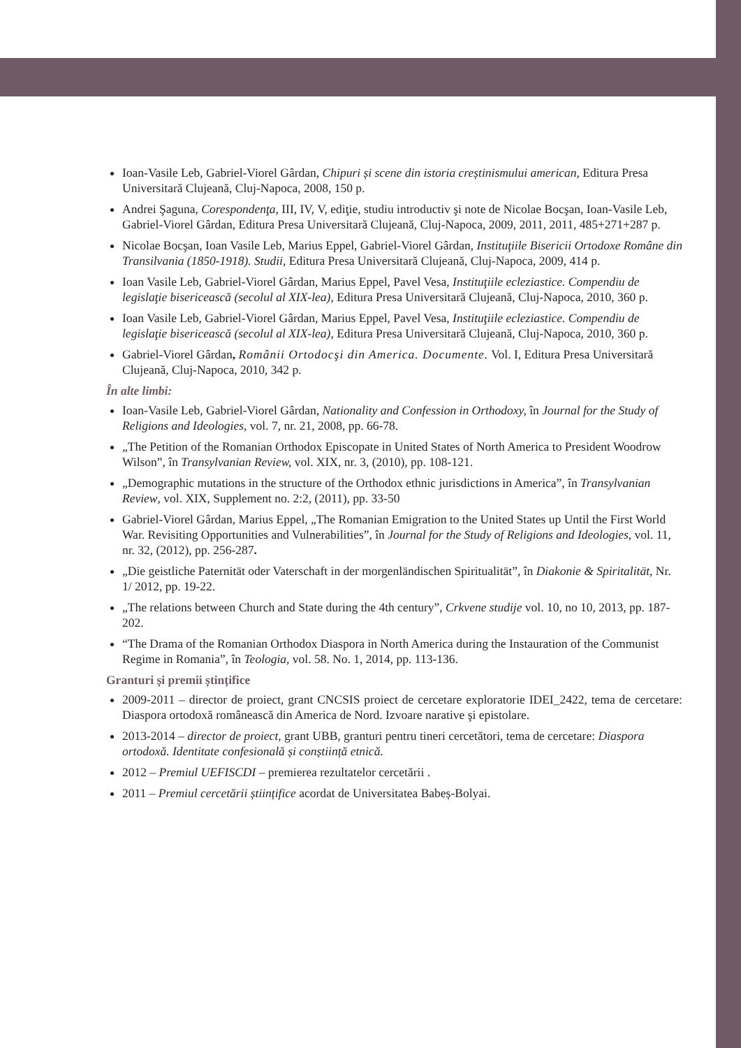Ioan-Vasile Leb, Gabriel-Viorel Gârdan, Chipuri și scene din istoria creștinismului american, Editura Presa Universitară Clujeană, Cluj-Napoca, 2008, 150 p.
Andrei Şaguna, Corespondenţa, III, IV, V, ediţie, studiu introductiv şi note de Nicolae Bocşan, Ioan-Vasile Leb, Gabriel-Viorel Gârdan, Editura Presa Universitară Clujeană, Cluj-Napoca, 2009, 2011, 2011, 485+271+287 p.
Nicolae Bocşan, Ioan Vasile Leb, Marius Eppel, Gabriel-Viorel Gârdan, Instituţiile Bisericii Ortodoxe Române din Transilvania (1850-1918). Studii, Editura Presa Universitară Clujeană, Cluj-Napoca, 2009, 414 p.
Ioan Vasile Leb, Gabriel-Viorel Gârdan, Marius Eppel, Pavel Vesa, Instituţiile ecleziastice. Compendiu de legislaţie bisericească (secolul al XIX-lea), Editura Presa Universitară Clujeană, Cluj-Napoca, 2010, 360 p.
Ioan Vasile Leb, Gabriel-Viorel Gârdan, Marius Eppel, Pavel Vesa, Instituţiile ecleziastice. Compendiu de legislaţie bisericească (secolul al XIX-lea), Editura Presa Universitară Clujeană, Cluj-Napoca, 2010, 360 p.
Gabriel-Viorel Gârdan, Românii Ortodocşi din America. Documente. Vol. I, Editura Presa Universitară Clujeană, Cluj-Napoca, 2010, 342 p.
În alte limbi:
Ioan-Vasile Leb, Gabriel-Viorel Gârdan, Nationality and Confession in Orthodoxy, în Journal for the Study of Religions and Ideologies, vol. 7, nr. 21, 2008, pp. 66-78.
„The Petition of the Romanian Orthodox Episcopate in United States of North America to President Woodrow Wilson”, în Transylvanian Review, vol. XIX, nr. 3, (2010), pp. 108-121.
„Demographic mutations in the structure of the Orthodox ethnic jurisdictions in America”, în Transylvanian Review, vol. XIX, Supplement no. 2:2, (2011), pp. 33-50
Gabriel-Viorel Gârdan, Marius Eppel, „The Romanian Emigration to the United States up Until the First World War. Revisiting Opportunities and Vulnerabilities”, în Journal for the Study of Religions and Ideologies, vol. 11, nr. 32, (2012), pp. 256-287.
„Die geistliche Paternität oder Vaterschaft in der morgenländischen Spiritualität”, în Diakonie & Spiritalität, Nr. 1/ 2012, pp. 19-22.
„The relations between Church and State during the 4th century”, Crkvene studije vol. 10, no 10, 2013, pp. 187-202.
“The Drama of the Romanian Orthodox Diaspora in North America during the Instauration of the Communist Regime in Romania”, în Teologia, vol. 58. No. 1, 2014, pp. 113-136.
Granturi și premii ștințifice
2009-2011 – director de proiect, grant CNCSIS proiect de cercetare exploratorie IDEI_2422, tema de cercetare: Diaspora ortodoxă românească din America de Nord. Izvoare narative şi epistolare.
2013-2014 – director de proiect, grant UBB, granturi pentru tineri cercetători, tema de cercetare: Diaspora ortodoxă. Identitate confesională și conștiință etnică.
2012 – Premiul UEFISCDI – premierea rezultatelor cercetării .
2011 – Premiul cercetării științifice acordat de Universitatea Babeș-Bolyai.